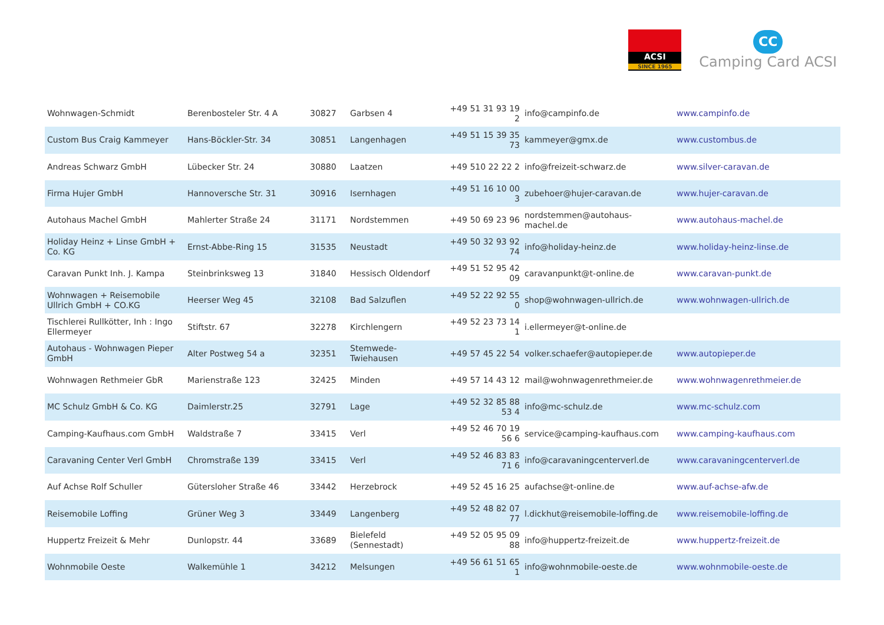ACSI
SINCE 1965
CC
Camping Card ACSI
| Wohnwagen-Schmidt | Berenbosteler Str. 4 A | 30827 | Garbsen 4 | +49 51 31 93 19 2 | info@campinfo.de | www.campinfo.de |
| Custom Bus Craig Kammeyer | Hans-Böckler-Str. 34 | 30851 | Langenhagen | +49 51 15 39 35 73 | kammeyer@gmx.de | www.custombus.de |
| Andreas Schwarz GmbH | Lübecker Str. 24 | 30880 | Laatzen | +49 510 22 22 2 | info@freizeit-schwarz.de | www.silver-caravan.de |
| Firma Hujer GmbH | Hannoversche Str. 31 | 30916 | Isernhagen | +49 51 16 10 00 3 | zubehoer@hujer-caravan.de | www.hujer-caravan.de |
| Autohaus Machel GmbH | Mahlerter Straße 24 | 31171 | Nordstemmen | +49 50 69 23 96 | nordstemmen@autohaus-machel.de | www.autohaus-machel.de |
| Holiday Heinz + Linse GmbH + Co. KG | Ernst-Abbe-Ring 15 | 31535 | Neustadt | +49 50 32 93 92 74 | info@holiday-heinz.de | www.holiday-heinz-linse.de |
| Caravan Punkt Inh. J. Kampa | Steinbrinksweg 13 | 31840 | Hessisch Oldendorf | +49 51 52 95 42 09 | caravanpunkt@t-online.de | www.caravan-punkt.de |
| Wohnwagen + Reisemobile Ullrich GmbH + CO.KG | Heerser Weg 45 | 32108 | Bad Salzuflen | +49 52 22 92 55 0 | shop@wohnwagen-ullrich.de | www.wohnwagen-ullrich.de |
| Tischlerei Rullkötter, Inh : Ingo Ellermeyer | Stiftstr. 67 | 32278 | Kirchlengern | +49 52 23 73 14 1 | i.ellermeyer@t-online.de | |
| Autohaus - Wohnwagen Pieper GmbH | Alter Postweg 54 a | 32351 | Stemwede-Twiehausen | +49 57 45 22 54 | volker.schaefer@autopieper.de | www.autopieper.de |
| Wohnwagen Rethmeier GbR | Marienstraße 123 | 32425 | Minden | +49 57 14 43 12 | mail@wohnwagenrethmeier.de | www.wohnwagenrethmeier.de |
| MC Schulz GmbH & Co. KG | Daimlerstr.25 | 32791 | Lage | +49 52 32 85 88 53 4 | info@mc-schulz.de | www.mc-schulz.com |
| Camping-Kaufhaus.com GmbH | Waldstraße 7 | 33415 | Verl | +49 52 46 70 19 56 6 | service@camping-kaufhaus.com | www.camping-kaufhaus.com |
| Caravaning Center Verl GmbH | Chromstraße 139 | 33415 | Verl | +49 52 46 83 83 71 6 | info@caravaningcenterverl.de | www.caravaningcenterverl.de |
| Auf Achse Rolf Schuller | Gütersloher Straße 46 | 33442 | Herzebrock | +49 52 45 16 25 | aufachse@t-online.de | www.auf-achse-afw.de |
| Reisemobile Loffing | Grüner Weg 3 | 33449 | Langenberg | +49 52 48 82 07 77 | l.dickhut@reisemobile-loffing.de | www.reisemobile-loffing.de |
| Huppertz Freizeit & Mehr | Dunlopstr. 44 | 33689 | Bielefeld (Sennestadt) | +49 52 05 95 09 88 | info@huppertz-freizeit.de | www.huppertz-freizeit.de |
| Wohnmobile Oeste | Walkemühle 1 | 34212 | Melsungen | +49 56 61 51 65 1 | info@wohnmobile-oeste.de | www.wohnmobile-oeste.de |